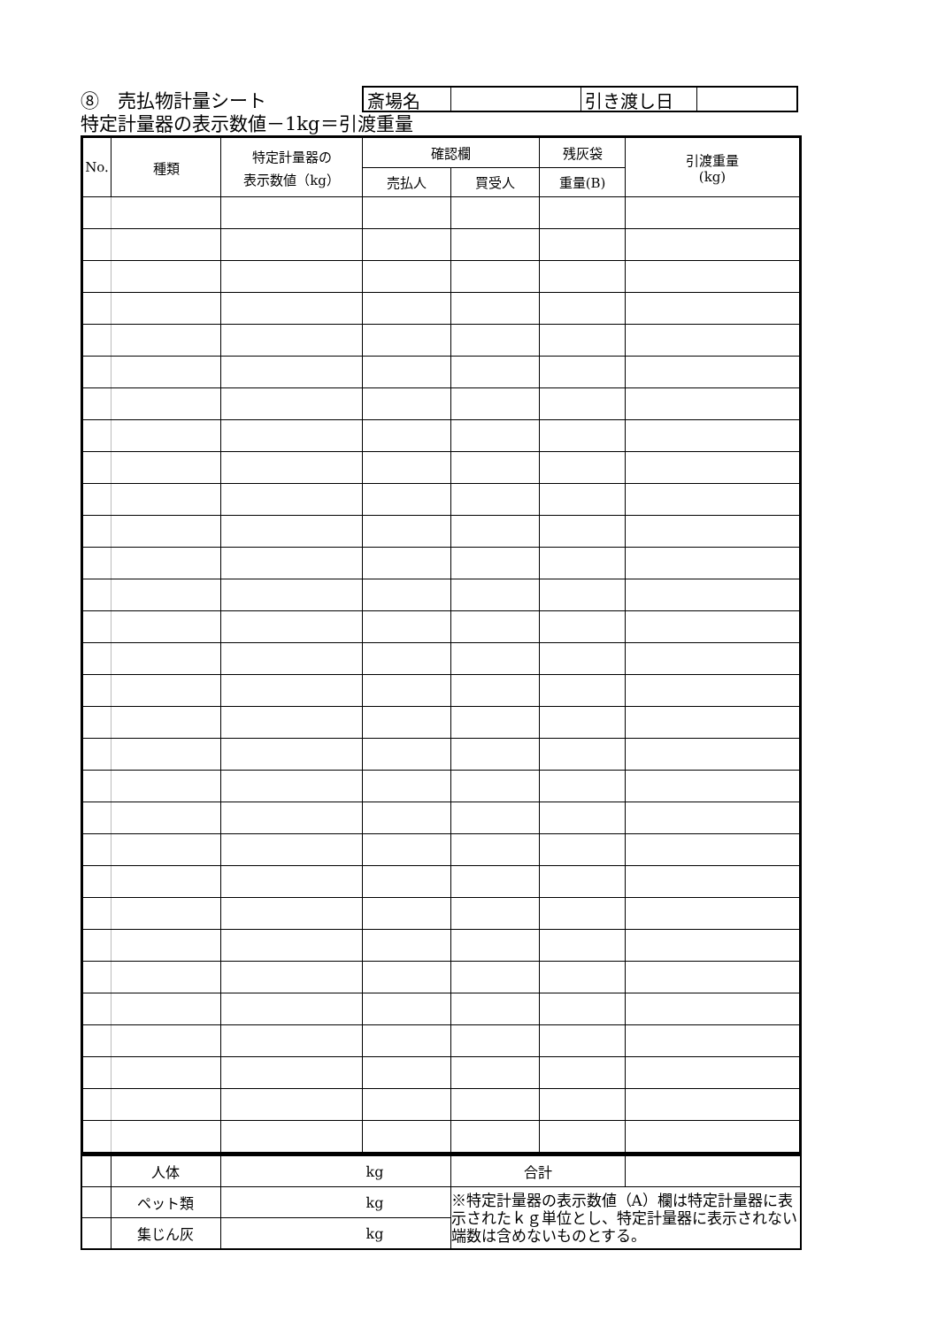⑧　売払物計量シート
斎場名 引き渡し日
特定計量器の表示数値－1kg＝引渡重量
| No. | 種類 | 特定計量器の 表示数値（kg） | 確認欄 | | 残灰袋 | 引渡重量 (kg) |
| --- | --- | --- | --- | --- | --- | --- |
| | | | 売払人 | 買受人 | 重量(B) | |
| | 人体 | kg | 合計 | |
| | ペット類 | kg | ※特定計量器の表示数値（A）欄は特定計量器に表示されたｋｇ単位とし、特定計量器に表示されない端数は含めないものとする。 | |
| | 集じん灰 | kg | | |